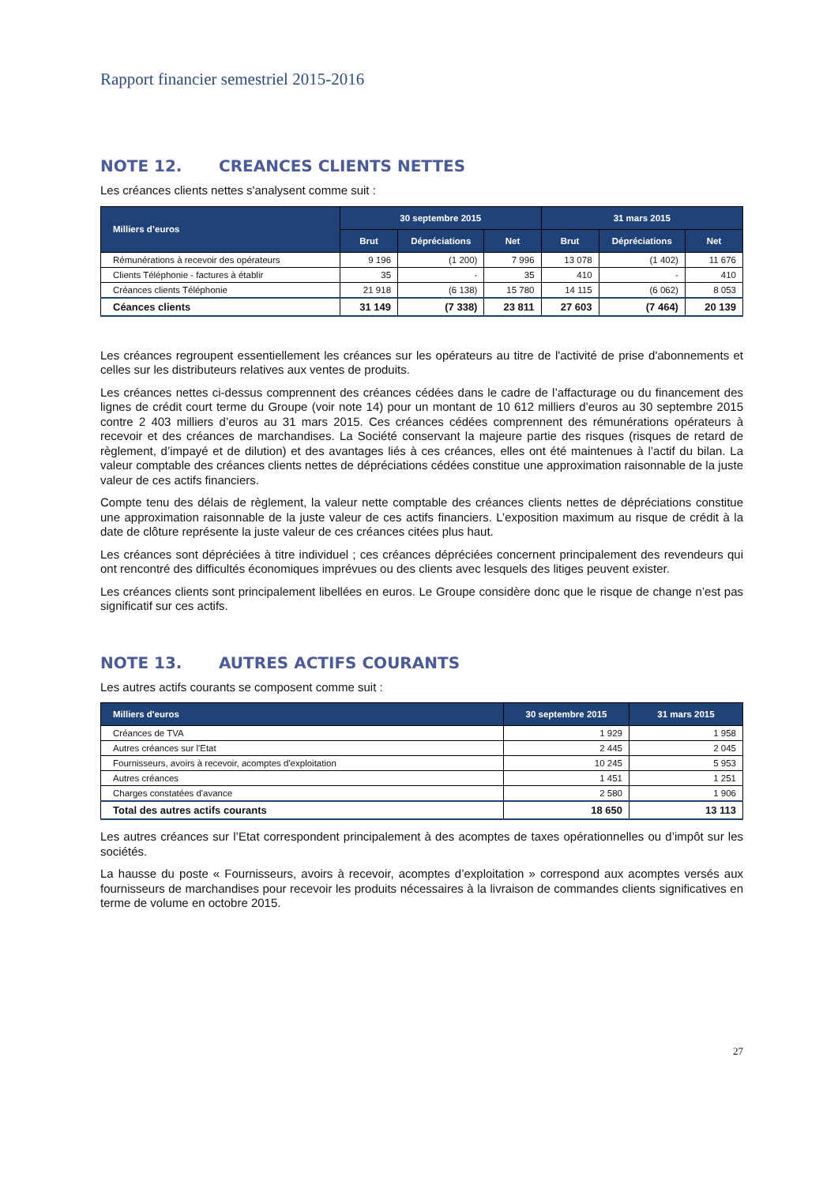Rapport financier semestriel 2015-2016
NOTE 12. CREANCES CLIENTS NETTES
Les créances clients nettes s'analysent comme suit :
| Milliers d’euros | 30 septembre 2015 | | | 31 mars 2015 | | |
| --- | --- | --- | --- | --- | --- | --- |
| | Brut | Dépréciations | Net | Brut | Dépréciations | Net |
| Rémunérations à recevoir des opérateurs | 9 196 | (1 200) | 7 996 | 13 078 | (1 402) | 11 676 |
| Clients Téléphonie - factures à établir | 35 | - | 35 | 410 | - | 410 |
| Créances clients Téléphonie | 21 918 | (6 138) | 15 780 | 14 115 | (6 062) | 8 053 |
| Céances clients | 31 149 | (7 338) | 23 811 | 27 603 | (7 464) | 20 139 |
Les créances regroupent essentiellement les créances sur les opérateurs au titre de l'activité de prise d'abonnements et celles sur les distributeurs relatives aux ventes de produits.
Les créances nettes ci-dessus comprennent des créances cédées dans le cadre de l’affacturage ou du financement des lignes de crédit court terme du Groupe (voir note 14) pour un montant de 10 612 milliers d’euros au 30 septembre 2015 contre 2 403 milliers d’euros au 31 mars 2015. Ces créances cédées comprennent des rémunérations opérateurs à recevoir et des créances de marchandises. La Société conservant la majeure partie des risques (risques de retard de règlement, d’impayé et de dilution) et des avantages liés à ces créances, elles ont été maintenues à l’actif du bilan. La valeur comptable des créances clients nettes de dépréciations cédées constitue une approximation raisonnable de la juste valeur de ces actifs financiers.
Compte tenu des délais de règlement, la valeur nette comptable des créances clients nettes de dépréciations constitue une approximation raisonnable de la juste valeur de ces actifs financiers. L’exposition maximum au risque de crédit à la date de clôture représente la juste valeur de ces créances citées plus haut.
Les créances sont dépréciées à titre individuel ; ces créances dépréciées concernent principalement des revendeurs qui ont rencontré des difficultés économiques imprévues ou des clients avec lesquels des litiges peuvent exister.
Les créances clients sont principalement libellées en euros. Le Groupe considère donc que le risque de change n’est pas significatif sur ces actifs.
NOTE 13. AUTRES ACTIFS COURANTS
Les autres actifs courants se composent comme suit :
| Milliers d'euros | 30 septembre 2015 | 31 mars 2015 |
| --- | --- | --- |
| Créances de TVA | 1 929 | 1 958 |
| Autres créances sur l'Etat | 2 445 | 2 045 |
| Fournisseurs, avoirs à recevoir, acomptes d'exploitation | 10 245 | 5 953 |
| Autres créances | 1 451 | 1 251 |
| Charges constatées d'avance | 2 580 | 1 906 |
| Total des autres actifs courants | 18 650 | 13 113 |
Les autres créances sur l’Etat correspondent principalement à des acomptes de taxes opérationnelles ou d’impôt sur les sociétés.
La hausse du poste « Fournisseurs, avoirs à recevoir, acomptes d’exploitation » correspond aux acomptes versés aux fournisseurs de marchandises pour recevoir les produits nécessaires à la livraison de commandes clients significatives en terme de volume en octobre 2015.
27